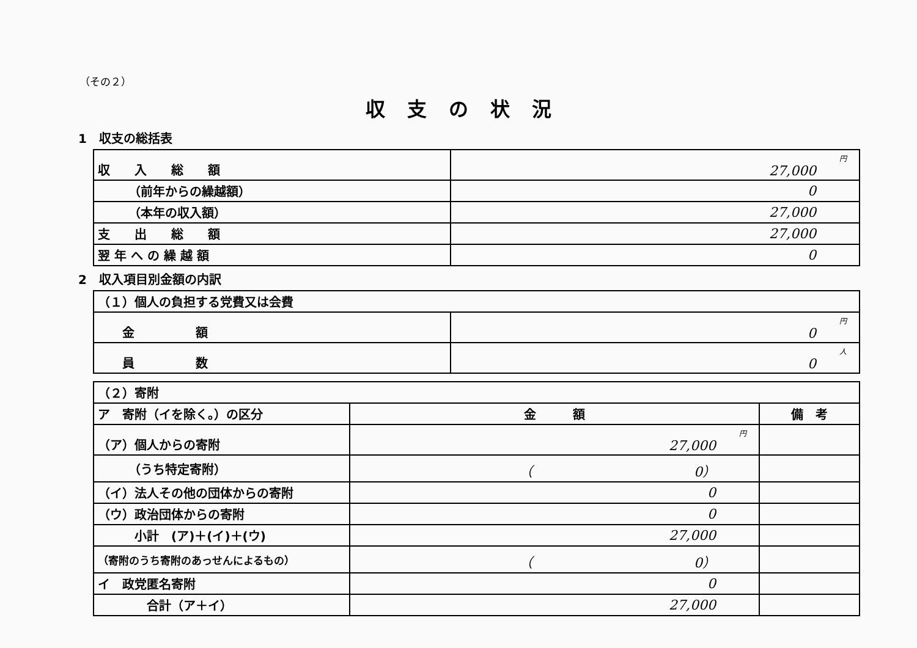（その２）
収支の状況
1　収支の総括表
| 収 入 総 額 | 円 27,000 |
| （前年からの繰越額） | 0 |
| （本年の収入額） | 27,000 |
| 支 出 総 額 | 27,000 |
| 翌 年 へ の 繰 越 額 | 0 |
2　収入項目別金額の内訳
| （１）個人の負担する党費又は会費 | |
| 金 額 | 円 0 |
| 員 数 | 人 0 |
| （２）寄附 | | |
| ア 寄附（イを除く。）の区分 | 金 額 | 備 考 |
| （ア）個人からの寄附 | 円 27,000 | |
| （うち特定寄附） | （ 0） | |
| （イ）法人その他の団体からの寄附 | 0 | |
| （ウ）政治団体からの寄附 | 0 | |
| 小計 (ア)＋(イ)＋(ウ) | 27,000 | |
| （寄附のうち寄附のあっせんによるもの） | （ 0） | |
| イ 政党匿名寄附 | 0 | |
| 合計（ア＋イ） | 27,000 | |